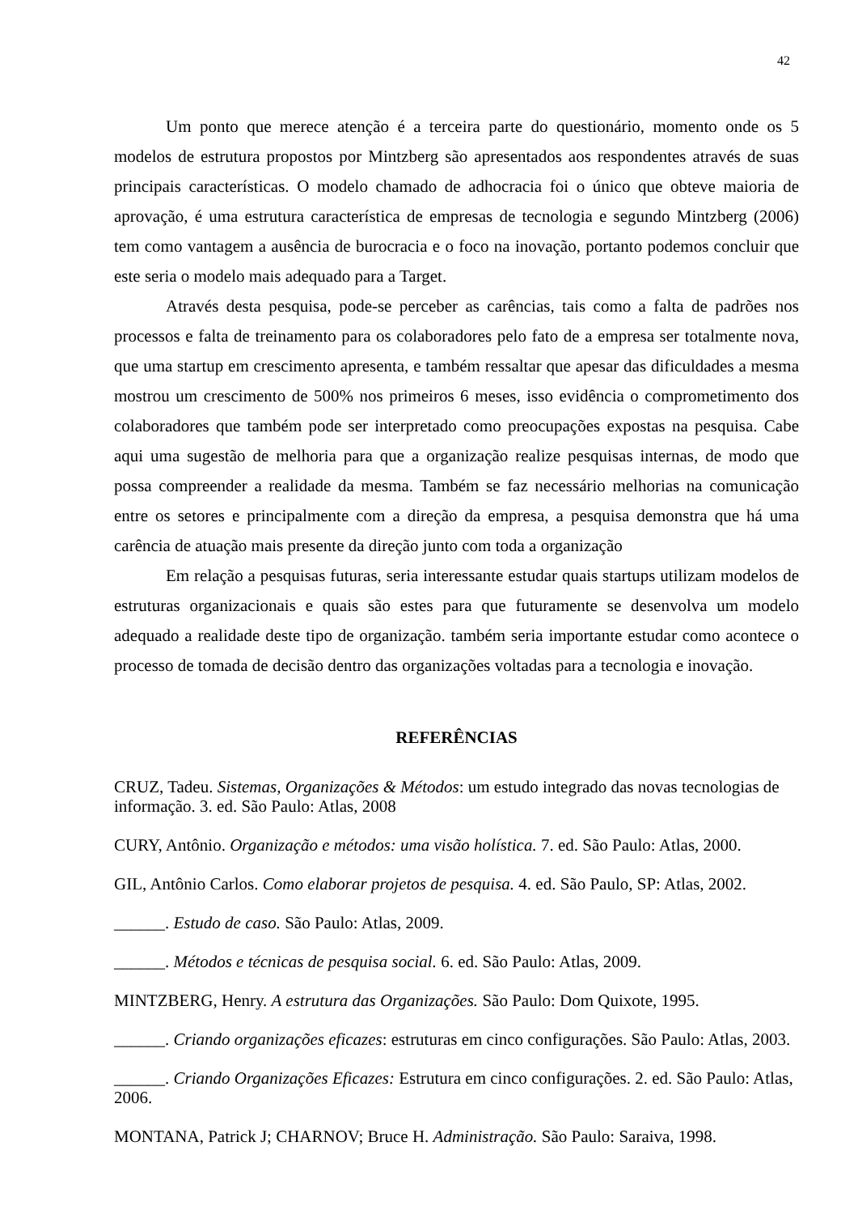42
Um ponto que merece atenção é a terceira parte do questionário, momento onde os 5 modelos de estrutura propostos por Mintzberg são apresentados aos respondentes através de suas principais características. O modelo chamado de adhocracia foi o único que obteve maioria de aprovação, é uma estrutura característica de empresas de tecnologia e segundo Mintzberg (2006) tem como vantagem a ausência de burocracia e o foco na inovação, portanto podemos concluir que este seria o modelo mais adequado para a Target.
Através desta pesquisa, pode-se perceber as carências, tais como a falta de padrões nos processos e falta de treinamento para os colaboradores pelo fato de a empresa ser totalmente nova, que uma startup em crescimento apresenta, e também ressaltar que apesar das dificuldades a mesma mostrou um crescimento de 500% nos primeiros 6 meses, isso evidência o comprometimento dos colaboradores que também pode ser interpretado como preocupações expostas na pesquisa. Cabe aqui uma sugestão de melhoria para que a organização realize pesquisas internas, de modo que possa compreender a realidade da mesma. Também se faz necessário melhorias na comunicação entre os setores e principalmente com a direção da empresa, a pesquisa demonstra que há uma carência de atuação mais presente da direção junto com toda a organização
Em relação a pesquisas futuras, seria interessante estudar quais startups utilizam modelos de estruturas organizacionais e quais são estes para que futuramente se desenvolva um modelo adequado a realidade deste tipo de organização. também seria importante estudar como acontece o processo de tomada de decisão dentro das organizações voltadas para a tecnologia e inovação.
REFERÊNCIAS
CRUZ, Tadeu. Sistemas, Organizações & Métodos: um estudo integrado das novas tecnologias de informação. 3. ed. São Paulo: Atlas, 2008
CURY, Antônio. Organização e métodos: uma visão holística. 7. ed. São Paulo: Atlas, 2000.
GIL, Antônio Carlos. Como elaborar projetos de pesquisa. 4. ed. São Paulo, SP: Atlas, 2002.
______. Estudo de caso. São Paulo: Atlas, 2009.
______. Métodos e técnicas de pesquisa social. 6. ed. São Paulo: Atlas, 2009.
MINTZBERG, Henry. A estrutura das Organizações. São Paulo: Dom Quixote, 1995.
______. Criando organizações eficazes: estruturas em cinco configurações. São Paulo: Atlas, 2003.
______. Criando Organizações Eficazes: Estrutura em cinco configurações. 2. ed. São Paulo: Atlas, 2006.
MONTANA, Patrick J; CHARNOV; Bruce H. Administração. São Paulo: Saraiva, 1998.